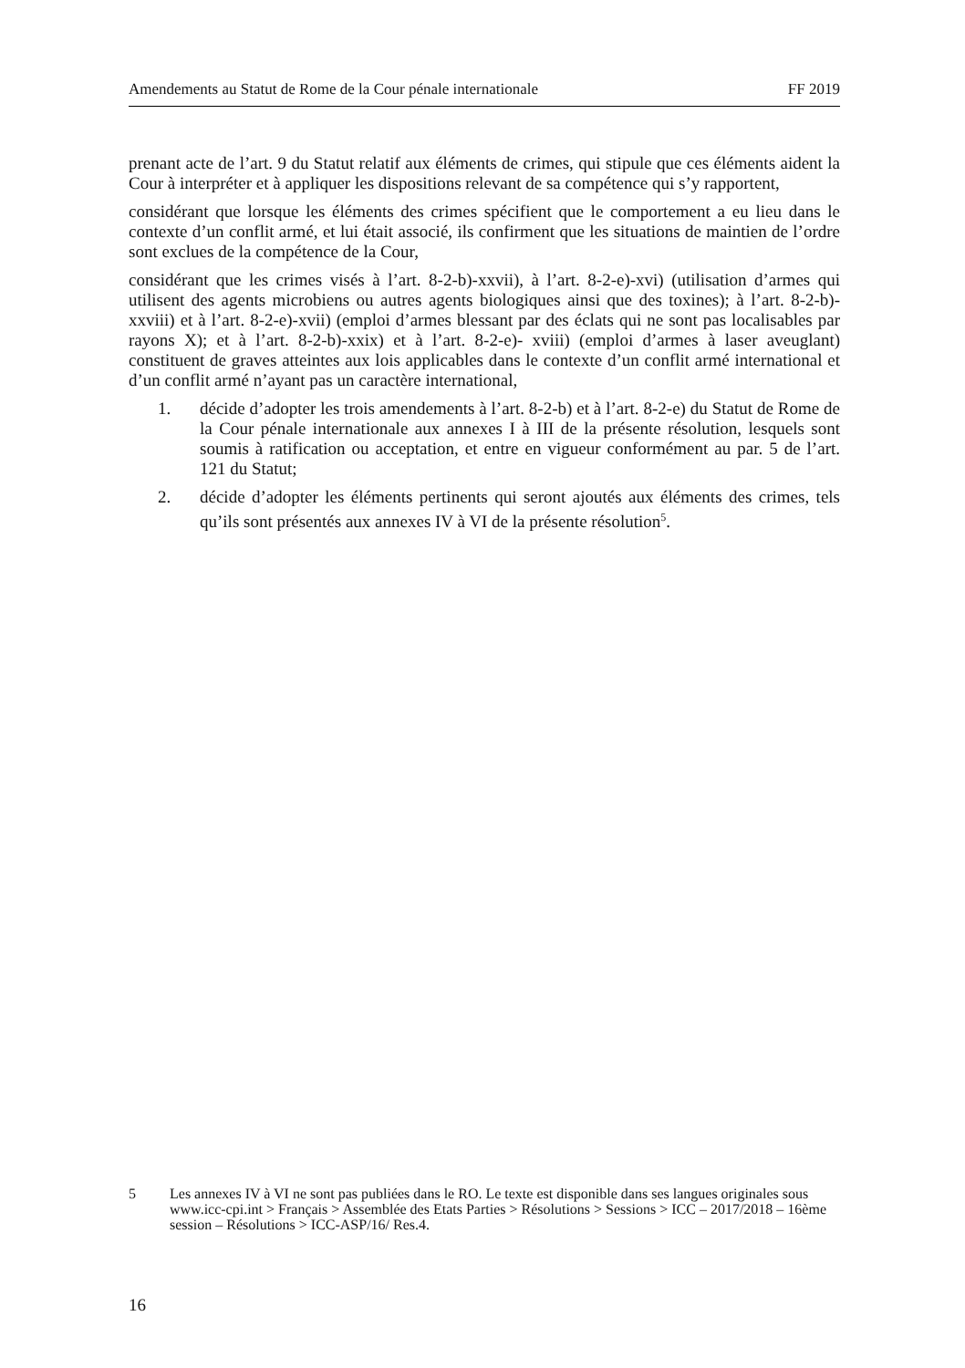Amendements au Statut de Rome de la Cour pénale internationale FF 2019
prenant acte de l’art. 9 du Statut relatif aux éléments de crimes, qui stipule que ces éléments aident la Cour à interpréter et à appliquer les dispositions relevant de sa compétence qui s’y rapportent,
considérant que lorsque les éléments des crimes spécifient que le comportement a eu lieu dans le contexte d’un conflit armé, et lui était associé, ils confirment que les situations de maintien de l’ordre sont exclues de la compétence de la Cour,
considérant que les crimes visés à l’art. 8-2-b)-xxvii), à l’art. 8-2-e)-xvi) (utilisation d’armes qui utilisent des agents microbiens ou autres agents biologiques ainsi que des toxines); à l’art. 8-2-b)-xxviii) et à l’art. 8-2-e)-xvii) (emploi d’armes blessant par des éclats qui ne sont pas localisables par rayons X); et à l’art. 8-2-b)-xxix) et à l’art. 8-2-e)- xviii) (emploi d’armes à laser aveuglant) constituent de graves atteintes aux lois applicables dans le contexte d’un conflit armé international et d’un conflit armé n’ayant pas un caractère international,
1. décide d’adopter les trois amendements à l’art. 8-2-b) et à l’art. 8-2-e) du Statut de Rome de la Cour pénale internationale aux annexes I à III de la présente résolution, lesquels sont soumis à ratification ou acceptation, et entre en vigueur conformément au par. 5 de l’art. 121 du Statut;
2. décide d’adopter les éléments pertinents qui seront ajoutés aux éléments des crimes, tels qu’ils sont présentés aux annexes IV à VI de la présente résolution<sup>5</sup>.
5 Les annexes IV à VI ne sont pas publiées dans le RO. Le texte est disponible dans ses langues originales sous www.icc-cpi.int > Français > Assemblée des Etats Parties > Résolutions > Sessions > ICC – 2017/2018 – 16ème session – Résolutions > ICC-ASP/16/ Res.4.
16